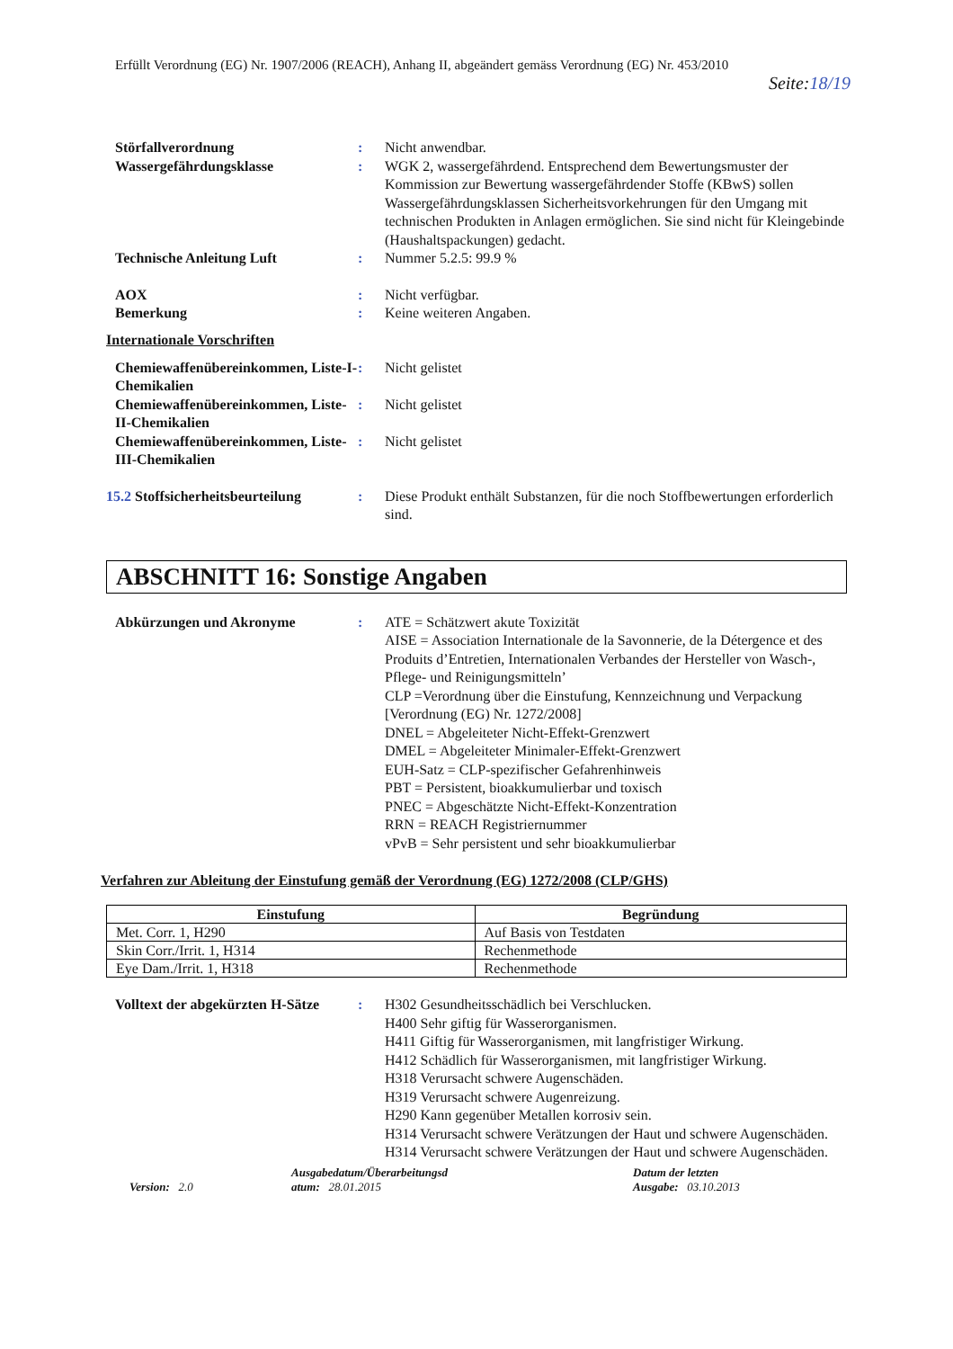Erfüllt Verordnung (EG) Nr. 1907/2006 (REACH), Anhang II, abgeändert gemäss Verordnung (EG) Nr. 453/2010
Seite:18/19
Störfallverordnung : Nicht anwendbar.
Wassergefährdungsklasse : WGK 2, wassergefährdend. Entsprechend dem Bewertungsmuster der Kommission zur Bewertung wassergefährdender Stoffe (KBwS) sollen Wassergefährdungsklassen Sicherheitsvorkehrungen für den Umgang mit technischen Produkten in Anlagen ermöglichen. Sie sind nicht für Kleingebinde (Haushaltspackungen) gedacht.
Technische Anleitung Luft : Nummer 5.2.5: 99.9 %
AOX : Nicht verfügbar.
Bemerkung : Keine weiteren Angaben.
Internationale Vorschriften
Chemiewaffenübereinkommen, Liste-I-Chemikalien
: Nicht gelistet
Chemiewaffenübereinkommen, Liste-II-Chemikalien
: Nicht gelistet
Chemiewaffenübereinkommen, Liste-III-Chemikalien
: Nicht gelistet
15.2 Stoffsicherheitsbeurteilung
: Diese Produkt enthält Substanzen, für die noch Stoffbewertungen erforderlich sind.
ABSCHNITT 16: Sonstige Angaben
Abkürzungen und Akronyme : ATE = Schätzwert akute Toxizität
AISE = Association Internationale de la Savonnerie, de la Détergence et des Produits d’Entretien, Internationalen Verbandes der Hersteller von Wasch-, Pflege- und Reinigungsmitteln’
CLP =Verordnung über die Einstufung, Kennzeichnung und Verpackung [Verordnung (EG) Nr. 1272/2008]
DNEL = Abgeleiteter Nicht-Effekt-Grenzwert
DMEL = Abgeleiteter Minimaler-Effekt-Grenzwert
EUH-Satz = CLP-spezifischer Gefahrenhinweis
PBT = Persistent, bioakkumulierbar und toxisch
PNEC = Abgeschätzte Nicht-Effekt-Konzentration
RRN = REACH Registriernummer
vPvB = Sehr persistent und sehr bioakkumulierbar
Verfahren zur Ableitung der Einstufung gemäß der Verordnung (EG) 1272/2008 (CLP/GHS)
| Einstufung | Begründung |
| --- | --- |
| Met. Corr. 1, H290 | Auf Basis von Testdaten |
| Skin Corr./Irrit. 1, H314 | Rechenmethode |
| Eye Dam./Irrit. 1, H318 | Rechenmethode |
Volltext der abgekürzten H-Sätze
: H302 Gesundheitsschädlich bei Verschlucken.
H400 Sehr giftig für Wasserorganismen.
H411 Giftig für Wasserorganismen, mit langfristiger Wirkung.
H412 Schädlich für Wasserorganismen, mit langfristiger Wirkung.
H318 Verursacht schwere Augenschäden.
H319 Verursacht schwere Augenreizung.
H290 Kann gegenüber Metallen korrosiv sein.
H314 Verursacht schwere Verätzungen der Haut und schwere Augenschäden.
H314 Verursacht schwere Verätzungen der Haut und schwere Augenschäden.
Version: 2.0
Ausgabedatum/Überarbeitungsd
atum: 28.01.2015
Datum der letzten
Ausgabe: 03.10.2013